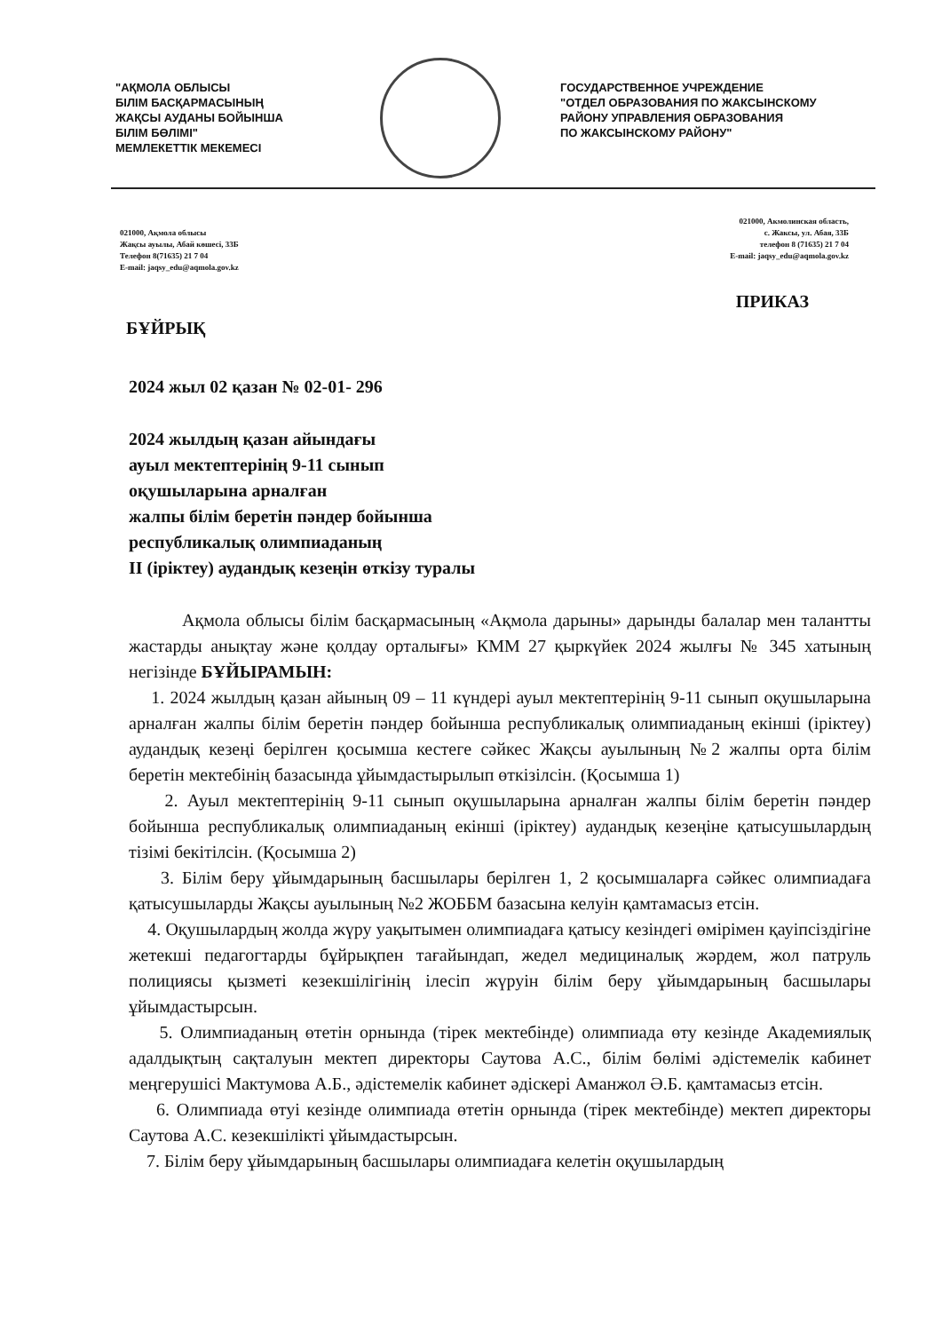"АҚМОЛА ОБЛЫСЫ
БІЛІМ БАСҚАРМАСЫНЫҢ
ЖАҚСЫ АУДАНЫ БОЙЫНША
БІЛІМ БӨЛІМІ"
МЕМЛЕКЕТТІК МЕКЕМЕСІ
ГОСУДАРСТВЕННОЕ УЧРЕЖДЕНИЕ
"ОТДЕЛ ОБРАЗОВАНИЯ ПО ЖАКСЫНСКОМУ РАЙОНУ УПРАВЛЕНИЯ ОБРАЗОВАНИЯ
ПО ЖАКСЫНСКОМУ РАЙОНУ"
021000, Ақмола облысы
Жақсы ауылы, Абай көшесі, 33Б
Телефон 8(71635) 21 7 04
E-mail: jaqsy_edu@aqmola.gov.kz
021000, Акмолинская область,
с. Жаксы, ул. Абая, 33Б
телефон 8 (71635) 21 7 04
E-mail: jaqsy_edu@aqmola.gov.kz
БҰЙРЫҚ ПРИКАЗ
2024 жыл 02 қазан № 02-01- 296
2024 жылдың қазан айындағы
ауыл мектептерінің 9-11 сынып
оқушыларына арналған
жалпы білім беретін пәндер бойынша
республикалық олимпиаданың
II (іріктеу) аудандық кезеңін өткізу туралы
Ақмола облысы білім басқармасының «Ақмола дарыны» дарынды балалар мен талантты жастарды анықтау және қолдау орталығы» КММ 27 қыркүйек 2024 жылғы № 345 хатының негізінде БҰЙЫРАМЫН:
1. 2024 жылдың қазан айының 09 – 11 күндері ауыл мектептерінің 9-11 сынып оқушыларына арналған жалпы білім беретін пәндер бойынша республикалық олимпиаданың екінші (іріктеу) аудандық кезеңі берілген қосымша кестеге сәйкес Жақсы ауылының №2 жалпы орта білім беретін мектебінің базасында ұйымдастырылып өткізілсін. (Қосымша 1)
2. Ауыл мектептерінің 9-11 сынып оқушыларына арналған жалпы білім беретін пәндер бойынша республикалық олимпиаданың екінші (іріктеу) аудандық кезеңіне қатысушылардың тізімі бекітілсін. (Қосымша 2)
3. Білім беру ұйымдарының басшылары берілген 1, 2 қосымшаларға сәйкес олимпиадаға қатысушыларды Жақсы ауылының №2 ЖОББМ базасына келуін қамтамасыз етсін.
4. Оқушылардың жолда жүру уақытымен олимпиадаға қатысу кезіндегі өмірімен қауіпсіздігіне жетекші педагогтарды бұйрықпен тағайындап, жедел медициналық жәрдем, жол патруль полициясы қызметі кезекшілігінің ілесіп жүруін білім беру ұйымдарының басшылары ұйымдастырсын.
5. Олимпиаданың өтетін орнында (тірек мектебінде) олимпиада өту кезінде Академиялық адалдықтың сақталуын мектеп директоры Саутова А.С., білім бөлімі әдістемелік кабинет меңгерушісі Мактумова А.Б., әдістемелік кабинет әдіскері Аманжол Ә.Б. қамтамасыз етсін.
6. Олимпиада өтуі кезінде олимпиада өтетін орнында (тірек мектебінде) мектеп директоры Саутова А.С. кезекшілікті ұйымдастырсын.
7. Білім беру ұйымдарының басшылары олимпиадаға келетін оқушылардың